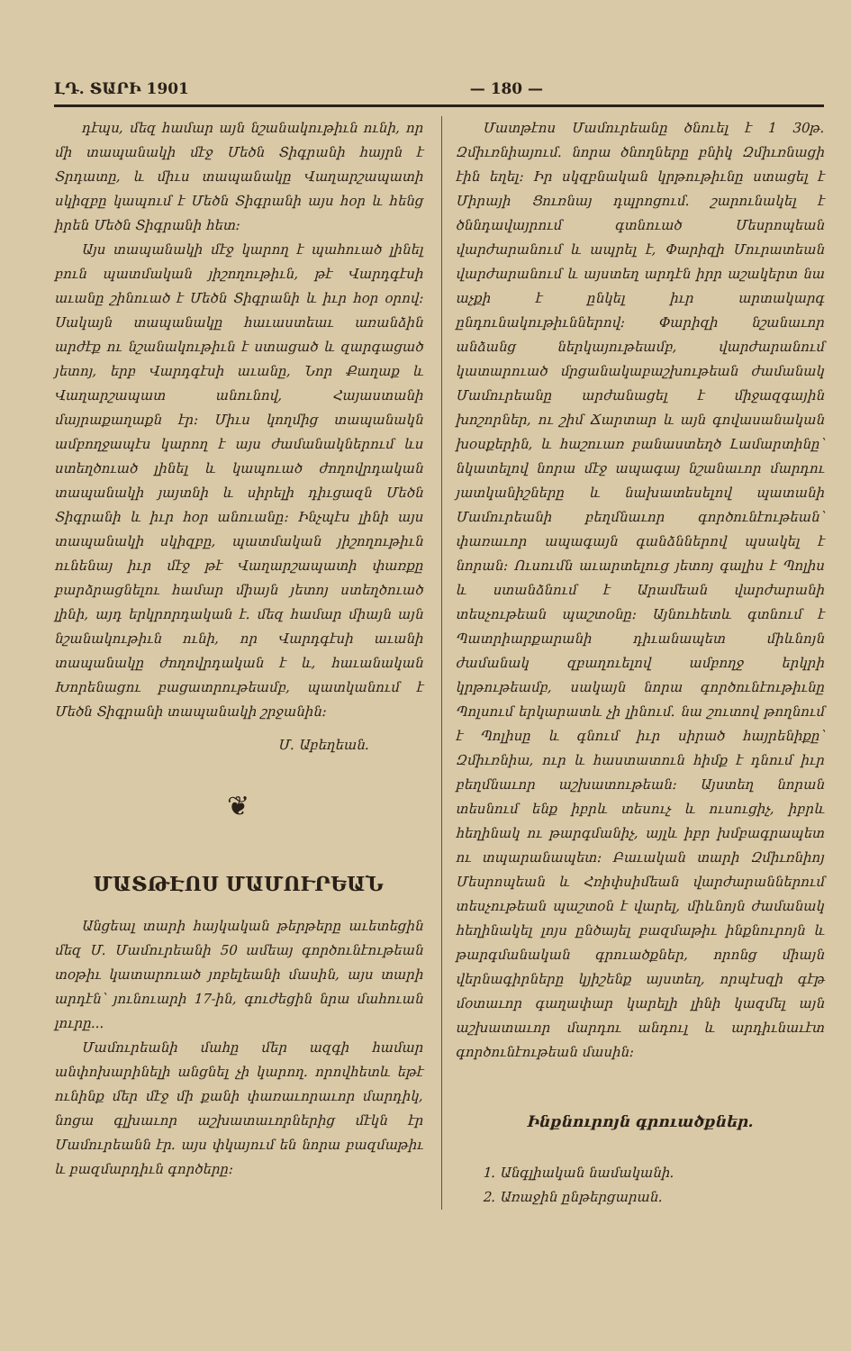ԼԴ. ՏԱՐԻ 1901 — 180 —
դէպս, մեզ համար այն նշանակութիւն ունի, որ մի տապանակի մէջ Մեծն Տիգրանի հայրն է Տրդատը, և միւս տապանակը Վաղարշապատի սկիզբը կապում է Մեծն Տիգրանի այս հօր և հենց իրեն Մեծն Տիգրանի հետ։
Այս տապանակի մէջ կարող է պահուած լինել բուն պատմական յիշողութիւն, թէ Վարդգէսի աւանը շինուած է Մեծն Տիգրանի և իւր հօր օրով։ Սակայն տապանակը հաւաստեաւ առանձին արժէք ու նշանակութիւն է ստացած և զարգացած յետոյ, երբ Վարդգէսի աւանը, Նոր Քաղաք և Վաղարշապատ անունով, Հայաստանի մայրաքաղաքն էր։ Միւս կողմից տապանակն ամբողջապէս կարող է այս ժամանակներում ևս ստեղծուած լինել և կապուած ժողովրդական տապանակի յայտնի և սիրելի դիւցազն Մեծն Տիգրանի և իւր հօր անուանը։ Ինչպէս լինի այս տապանակի սկիզբը, պատմական յիշողութիւն ունենայ իւր մէջ թէ Վաղարշապատի փառքը բարձրացնելու համար միայն յետոյ ստեղծուած լինի, այդ երկրորդական է. մեզ համար միայն այն նշանակութիւն ունի, որ Վարդգէսի աւանի տապանակը ժողովրդական է և, հաւանական Խորենացու բացատրութեամբ, պատկանում է Մեծն Տիգրանի տապանակի շրջանին։
Մ. Աբեղեան.
❦
ՄԱՏԹԷՈՍ ՄԱՄՈՒՐԵԱՆ
Անցեալ տարի հայկական թերթերը աւետեցին մեզ Մ. Մամուրեանի 50 ամեայ գործունէութեան տօթիւ կատարուած յոբելեանի մասին, այս տարի արդէն՝ յունուարի 17-ին, գուժեցին նրա մահուան լուրը...
Մամուրեանի մահը մեր ազգի համար անփոխարինելի անցնել չի կարող. որովհետև եթէ ունինք մեր մէջ մի քանի փառաւորաւոր մարդիկ, նոցա գլխաւոր աշխատաւորներից մէկն էր Մամուրեանն էր. այս փկայում են նորա բազմաթիւ և բազմարդիւն գործերը։
Մատթէոս Մամուրեանը ծնուել է 1 30թ. Զմիւռնիայում. նորա ծնողները բնիկ Զմիւռնացի էին եղել։ Իր սկզբնական կրթութիւնը ստացել է Միրայի Ցուռնայ դպրոցում. շարունակել է ծննդավայրում գտնուած Մեսրոպեան վարժարանում և ապրել է, Փարիզի Մուրատեան վարժարանում և այստեղ արդէն իրր աշակերտ նա աչքի է ընկել իւր արտակարգ ընդունակութիւններով։ Փարիզի նշանաւոր անձանց ներկայութեամբ, վարժարանում կատարուած մրցանակաբաշխութեան ժամանակ Մամուրեանը արժանացել է միջազգային խոշորներ, ու շիմ Ճարտար և այն գովասանական խօսքերին, և հաշուառ բանաստեղծ Լամարտինը՝ նկատելով նորա մէջ ապագայ նշանաւոր մարդու յատկանիշները և նախատեսելով պատանի Մամուրեանի բեղմնաւոր գործունէութեան՝ փառաւոր ապագայն գանձններով պսակել է նորան։ Ուսումն աւարտելուց յետոյ գալիս է Պոլիս և ստանձնում է Արամեան վարժարանի տեսչութեան պաշտօնը։ Այնուհետև գտնում է Պատրիարքարանի դիւանապետ միևնոյն ժամանակ զբաղուելով ամբողջ երկրի կրթութեամբ, սակայն նորա գործունէութիւնը Պոլսում երկարատև չի լինում. նա շուտով թողնում է Պոլիսը և գնում իւր սիրած հայրենիքը՝ Զմիւռնիա, ուր և հաստատուն հիմք է դնում իւր բեղմնաւոր աշխատութեան։ Այստեղ նորան տեսնում ենք իբրև տեսուչ և ուսուցիչ, իբրև հեղինակ ու թարգմանիչ, այլև իբր խմբագրապետ ու տպարանապետ։ Բաւական տարի Զմիւռնիոյ Մեսրոպեան և Հռիփսիմեան վարժարաններում տեսչութեան պաշտօն է վարել, միևնոյն ժամանակ հեղինակել լոյս ընծայել բազմաթիւ ինքնուրոյն և թարգմանական գրուածքներ, որոնց միայն վերնագիրները կյիշենք այստեղ, որպէսզի գէթ մօտաւոր գաղափար կարելի լինի կազմել այն աշխատաւոր մարդու անդուլ և արդիւնաւէտ գործունէութեան մասին։
Ինքնուրոյն գրուածքներ.
1. Անգլիական նամականի.
2. Առաջին ընթերցարան.